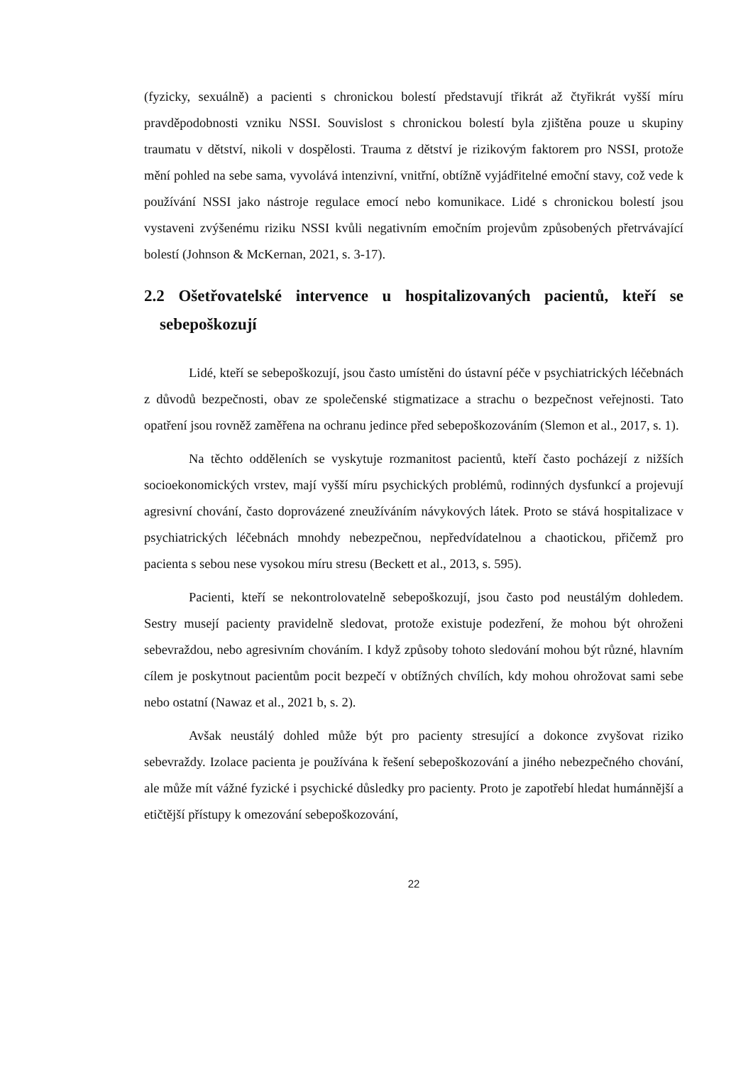(fyzicky, sexuálně) a pacienti s chronickou bolestí představují třikrát až čtyřikrát vyšší míru pravděpodobnosti vzniku NSSI. Souvislost s chronickou bolestí byla zjištěna pouze u skupiny traumatu v dětství, nikoli v dospělosti. Trauma z dětství je rizikovým faktorem pro NSSI, protože mění pohled na sebe sama, vyvolává intenzivní, vnitřní, obtížně vyjádřitelné emoční stavy, což vede k používání NSSI jako nástroje regulace emocí nebo komunikace. Lidé s chronickou bolestí jsou vystaveni zvýšenému riziku NSSI kvůli negativním emočním projevům způsobených přetrvávající bolestí (Johnson & McKernan, 2021, s. 3-17).
2.2 Ošetřovatelské intervence u hospitalizovaných pacientů, kteří se sebepoškozují
Lidé, kteří se sebepoškozují, jsou často umístěni do ústavní péče v psychiatrických léčebnách z důvodů bezpečnosti, obav ze společenské stigmatizace a strachu o bezpečnost veřejnosti. Tato opatření jsou rovněž zaměřena na ochranu jedince před sebepoškozováním (Slemon et al., 2017, s. 1).
Na těchto odděleních se vyskytuje rozmanitost pacientů, kteří často pocházejí z nižších socioekonomických vrstev, mají vyšší míru psychických problémů, rodinných dysfunkcí a projevují agresivní chování, často doprovázené zneužíváním návykových látek. Proto se stává hospitalizace v psychiatrických léčebnách mnohdy nebezpečnou, nepředvídatelnou a chaotickou, přičemž pro pacienta s sebou nese vysokou míru stresu (Beckett et al., 2013, s. 595).
Pacienti, kteří se nekontrolovatelně sebepoškozují, jsou často pod neustálým dohledem. Sestry musejí pacienty pravidelně sledovat, protože existuje podezření, že mohou být ohroženi sebevraždou, nebo agresivním chováním. I když způsoby tohoto sledování mohou být různé, hlavním cílem je poskytnout pacientům pocit bezpečí v obtížných chvílích, kdy mohou ohrožovat sami sebe nebo ostatní (Nawaz et al., 2021 b, s. 2).
Avšak neustálý dohled může být pro pacienty stresující a dokonce zvyšovat riziko sebevraždy. Izolace pacienta je používána k řešení sebepoškozování a jiného nebezpečného chování, ale může mít vážné fyzické i psychické důsledky pro pacienty. Proto je zapotřebí hledat humánnější a etičtější přístupy k omezování sebepoškozování,
22